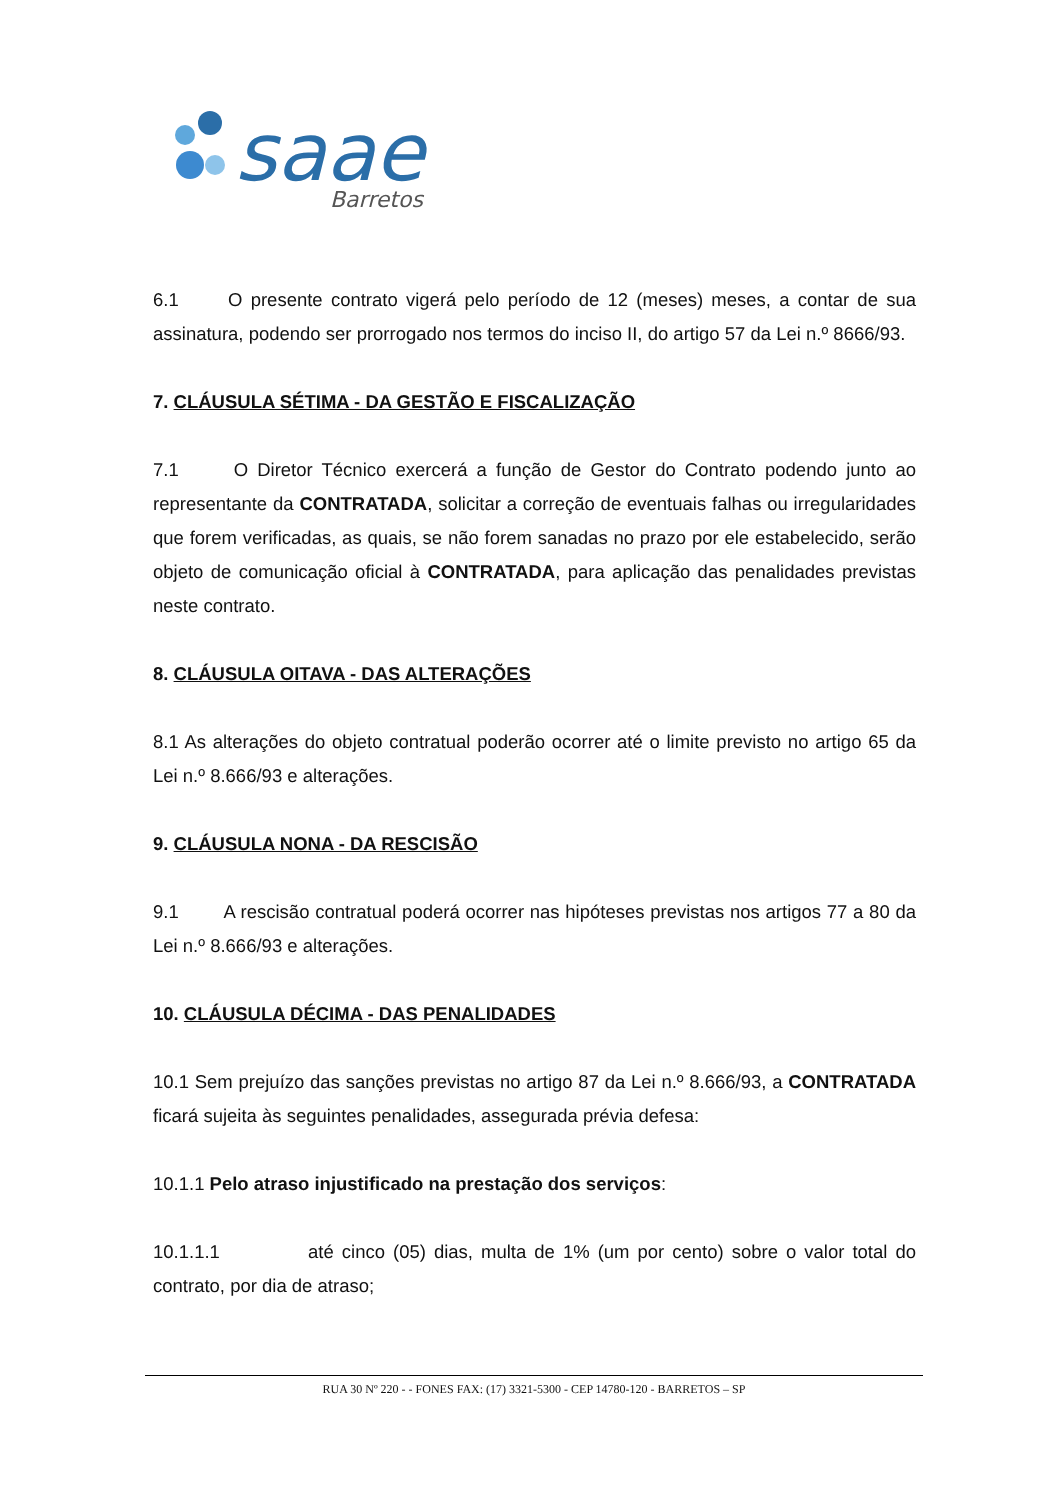saae
Barretos
6.1 O presente contrato vigerá pelo período de 12 (meses) meses, a contar de sua assinatura, podendo ser prorrogado nos termos do inciso II, do artigo 57 da Lei n.º 8666/93.
7. CLÁUSULA SÉTIMA - DA GESTÃO E FISCALIZAÇÃO
7.1 O Diretor Técnico exercerá a função de Gestor do Contrato podendo junto ao representante da CONTRATADA, solicitar a correção de eventuais falhas ou irregularidades que forem verificadas, as quais, se não forem sanadas no prazo por ele estabelecido, serão objeto de comunicação oficial à CONTRATADA, para aplicação das penalidades previstas neste contrato.
8. CLÁUSULA OITAVA - DAS ALTERAÇÕES
8.1 As alterações do objeto contratual poderão ocorrer até o limite previsto no artigo 65 da Lei n.º 8.666/93 e alterações.
9. CLÁUSULA NONA - DA RESCISÃO
9.1 A rescisão contratual poderá ocorrer nas hipóteses previstas nos artigos 77 a 80 da Lei n.º 8.666/93 e alterações.
10. CLÁUSULA DÉCIMA - DAS PENALIDADES
10.1 Sem prejuízo das sanções previstas no artigo 87 da Lei n.º 8.666/93, a CONTRATADA ficará sujeita às seguintes penalidades, assegurada prévia defesa:
10.1.1 Pelo atraso injustificado na prestação dos serviços:
10.1.1.1 até cinco (05) dias, multa de 1% (um por cento) sobre o valor total do contrato, por dia de atraso;
RUA 30 Nº 220 - - FONES FAX: (17) 3321-5300 - CEP 14780-120 - BARRETOS – SP